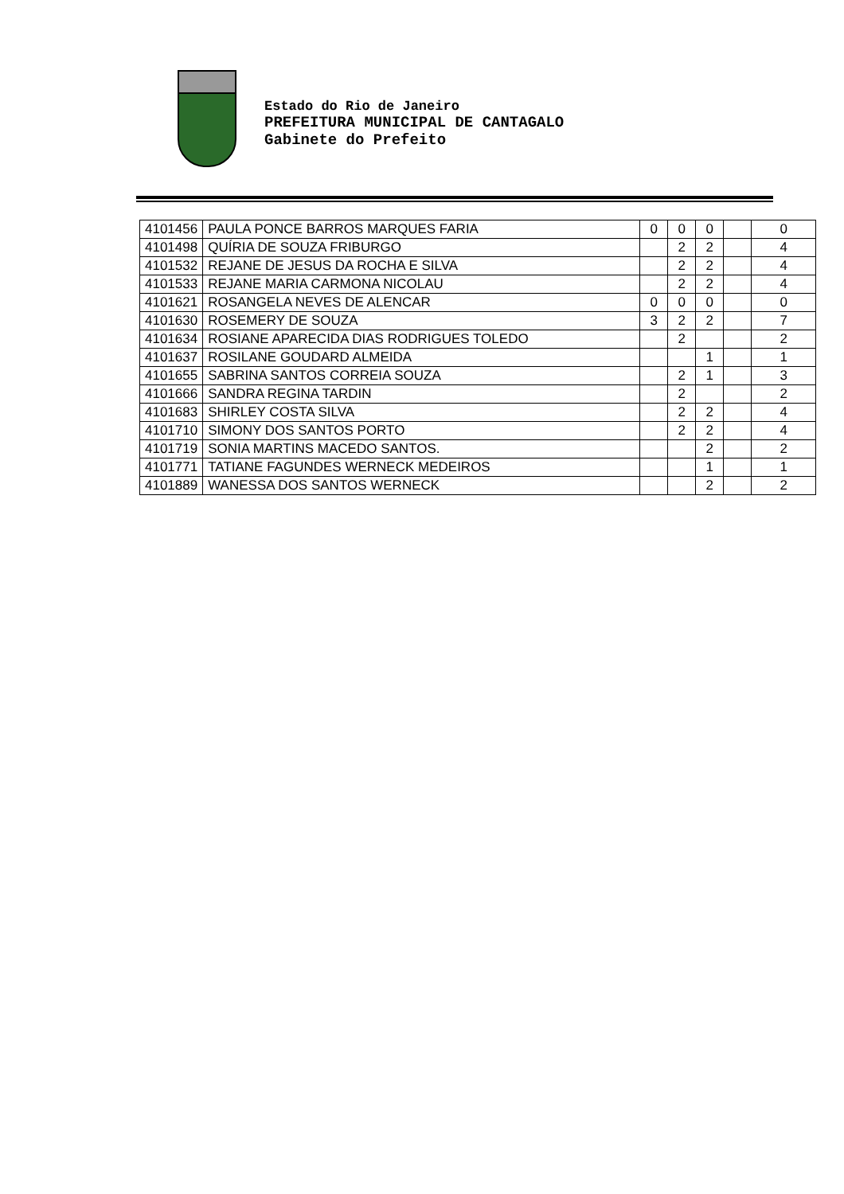Estado do Rio de Janeiro
PREFEITURA MUNICIPAL DE CANTAGALO
Gabinete do Prefeito
| 4101456 | PAULA PONCE BARROS MARQUES FARIA | 0 | 0 | 0 | | 0 |
| 4101498 | QUÍRIA DE SOUZA FRIBURGO | | 2 | 2 | | 4 |
| 4101532 | REJANE DE JESUS DA ROCHA E SILVA | | 2 | 2 | | 4 |
| 4101533 | REJANE MARIA CARMONA NICOLAU | | 2 | 2 | | 4 |
| 4101621 | ROSANGELA NEVES DE ALENCAR | 0 | 0 | 0 | | 0 |
| 4101630 | ROSEMERY DE SOUZA | 3 | 2 | 2 | | 7 |
| 4101634 | ROSIANE APARECIDA DIAS RODRIGUES TOLEDO | | 2 | | | 2 |
| 4101637 | ROSILANE GOUDARD ALMEIDA | | | 1 | | 1 |
| 4101655 | SABRINA SANTOS CORREIA SOUZA | | 2 | 1 | | 3 |
| 4101666 | SANDRA REGINA TARDIN | | 2 | | | 2 |
| 4101683 | SHIRLEY COSTA SILVA | | 2 | 2 | | 4 |
| 4101710 | SIMONY DOS SANTOS PORTO | | 2 | 2 | | 4 |
| 4101719 | SONIA MARTINS MACEDO SANTOS. | | | 2 | | 2 |
| 4101771 | TATIANE FAGUNDES WERNECK MEDEIROS | | | 1 | | 1 |
| 4101889 | WANESSA DOS SANTOS WERNECK | | | 2 | | 2 |